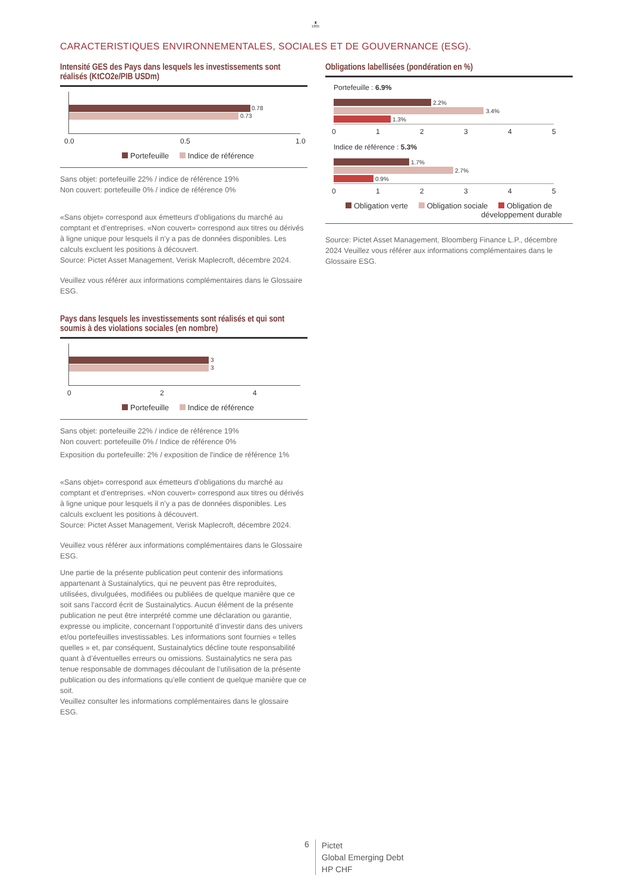♜
1805
CARACTERISTIQUES ENVIRONNEMENTALES, SOCIALES ET DE GOUVERNANCE (ESG).
Intensité GES des Pays dans lesquels les investissements sont réalisés (KtCO2e/PIB USDm)
0.78
0.73
0.0 0.5 1.0
Portefeuille Indice de référence
Sans objet: portefeuille 22% / indice de référence 19%
Non couvert: portefeuille 0% / indice de référence 0%
«Sans objet» correspond aux émetteurs d’obligations du marché au comptant et d'entreprises. «Non couvert» correspond aux titres ou dérivés à ligne unique pour lesquels il n’y a pas de données disponibles. Les calculs excluent les positions à découvert.
Source: Pictet Asset Management, Verisk Maplecroft, décembre 2024.
Veuillez vous référer aux informations complémentaires dans le Glossaire ESG.
Pays dans lesquels les investissements sont réalisés et qui sont soumis à des violations sociales (en nombre)
3
3
0 2 4
Portefeuille Indice de référence
Sans objet: portefeuille 22% / indice de référence 19%
Non couvert: portefeuille 0% / Indice de référence 0%
Exposition du portefeuille: 2% / exposition de l'indice de référence 1%
«Sans objet» correspond aux émetteurs d’obligations du marché au comptant et d'entreprises. «Non couvert» correspond aux titres ou dérivés à ligne unique pour lesquels il n’y a pas de données disponibles. Les calculs excluent les positions à découvert.
Source: Pictet Asset Management, Verisk Maplecroft, décembre 2024.
Veuillez vous référer aux informations complémentaires dans le Glossaire ESG.
Une partie de la présente publication peut contenir des informations appartenant à Sustainalytics, qui ne peuvent pas être reproduites, utilisées, divulguées, modifiées ou publiées de quelque manière que ce soit sans l'accord écrit de Sustainalytics. Aucun élément de la présente publication ne peut être interprété comme une déclaration ou garantie, expresse ou implicite, concernant l’opportunité d’investir dans des univers et/ou portefeuilles investissables. Les informations sont fournies « telles quelles » et, par conséquent, Sustainalytics décline toute responsabilité quant à d’éventuelles erreurs ou omissions. Sustainalytics ne sera pas tenue responsable de dommages découlant de l’utilisation de la présente publication ou des informations qu’elle contient de quelque manière que ce soit.
Veuillez consulter les informations complémentaires dans le glossaire ESG.
Obligations labellisées (pondération en %)
Portefeuille : 6.9%
2.2%
3.4%
1.3%
0 1 2 3 4 5
Indice de référence : 5.3%
1.7%
2.7%
0.9%
0 1 2 3 4 5
Obligation verte Obligation sociale Obligation de
développement durable
Source: Pictet Asset Management, Bloomberg Finance L.P., décembre 2024 Veuillez vous référer aux informations complémentaires dans le Glossaire ESG.
6 Pictet
Global Emerging Debt
HP CHF